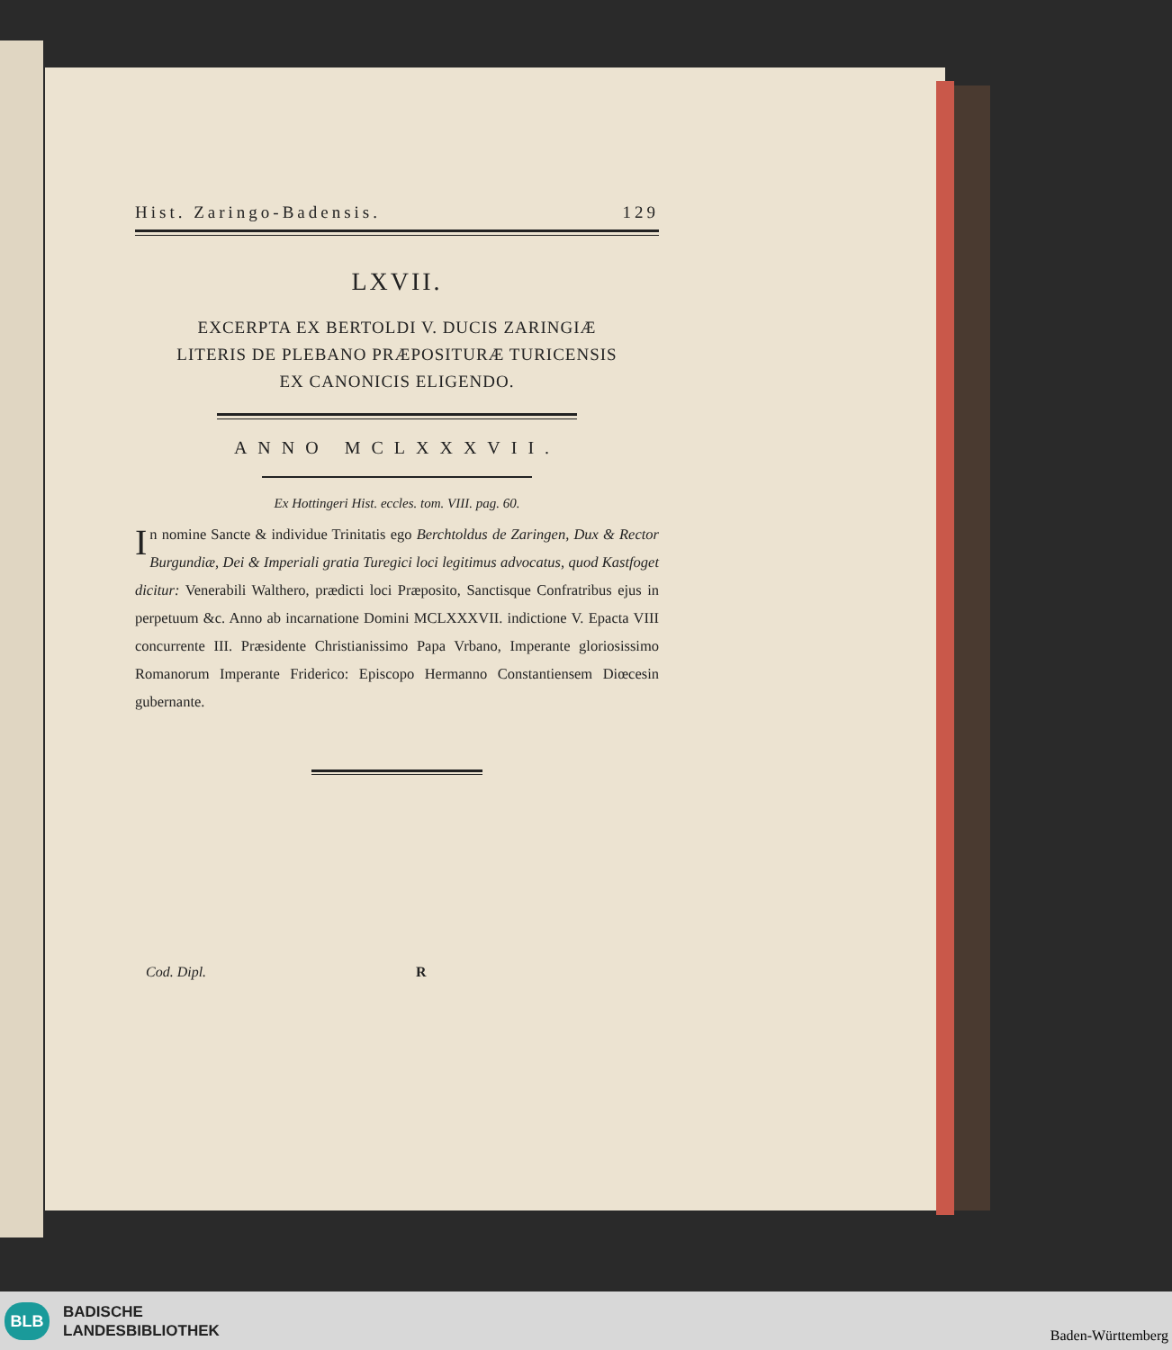Hist. Zaringo-Badensis. 129
LXVII.
EXCERPTA EX BERTOLDI V. DUCIS ZARINGIÆ
LITERIS DE PLEBANO PRÆPOSITURÆ TURICENSIS
EX CANONICIS ELIGENDO.
ANNO MCLXXXVII.
Ex Hottingeri Hist. eccles. tom. VIII. pag. 60.
In nomine Sancte & individue Trinitatis ego Berchtoldus de Zaringen, Dux & Rector Burgundiæ, Dei & Imperiali gratia Turegici loci legitimus advocatus, quod Kastfoget dicitur: Venerabili Walthero, prædicti loci Præposito, Sanctisque Confratribus ejus in perpetuum &c. Anno ab incarnatione Domini MCLXXXVII. indictione V. Epacta VIII concurrente III. Præsidente Christianissimo Papa Vrbano, Imperante gloriosissimo Romanorum Imperante Friderico: Episcopo Hermanno Constantiensem Diœcesin gubernante.
Cod. Dipl. R
BLB
BADISCHE
LANDESBIBLIOTHEK
Baden-Württemberg